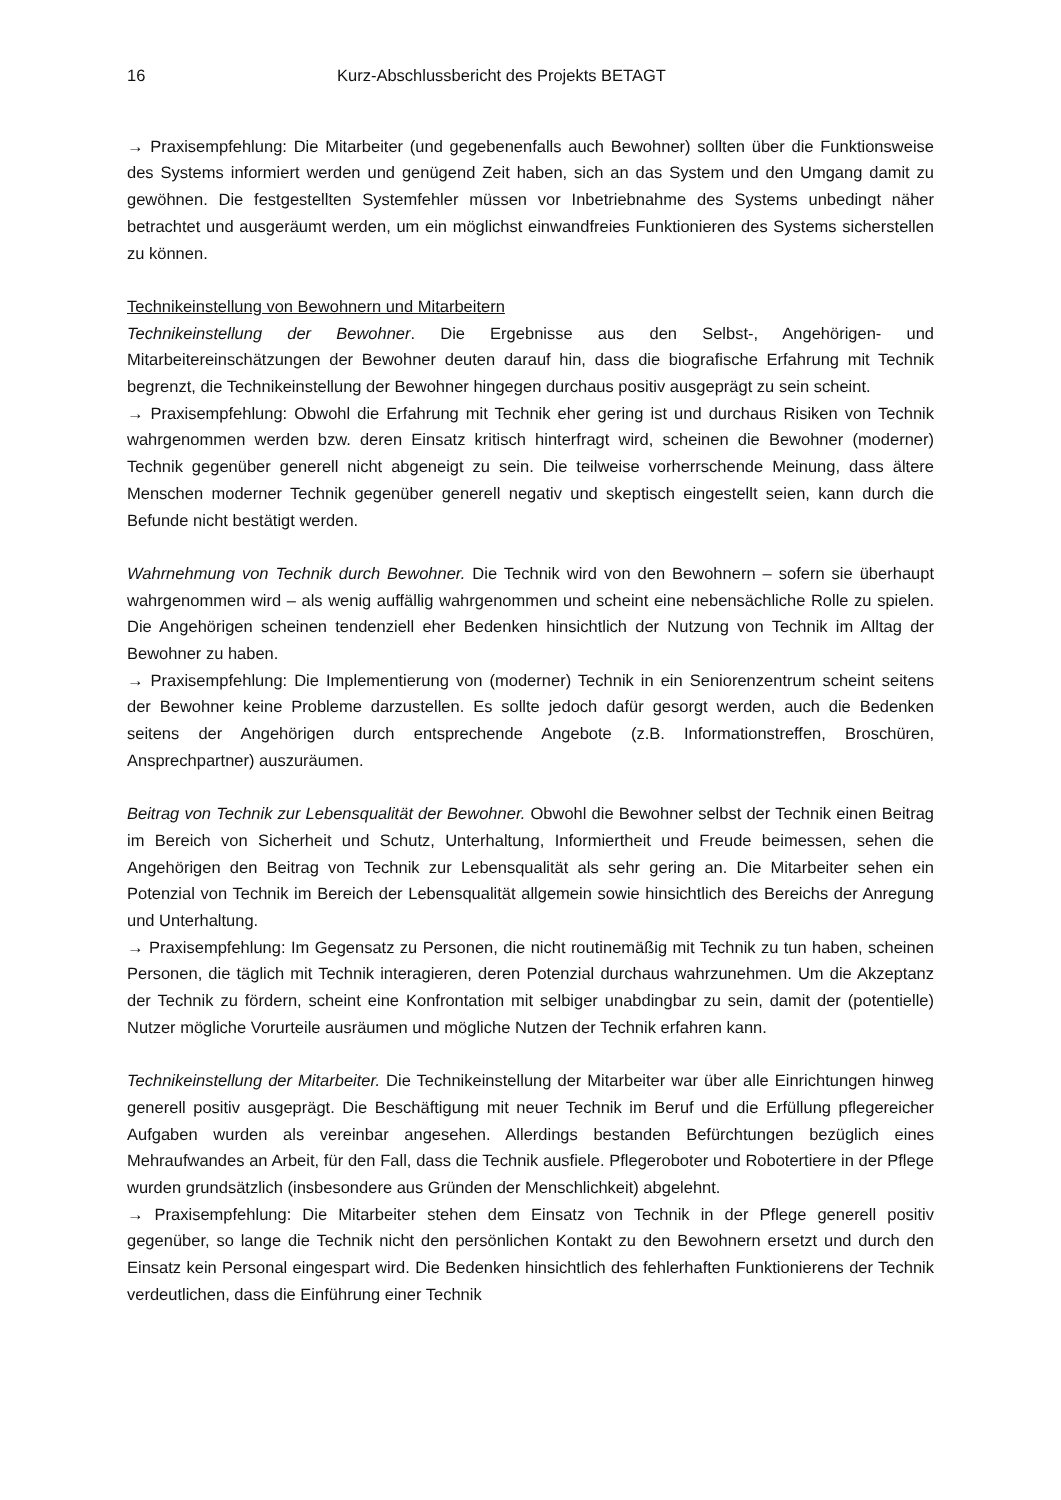16 Kurz-Abschlussbericht des Projekts BETAGT
→ Praxisempfehlung: Die Mitarbeiter (und gegebenenfalls auch Bewohner) sollten über die Funktionsweise des Systems informiert werden und genügend Zeit haben, sich an das System und den Umgang damit zu gewöhnen. Die festgestellten Systemfehler müssen vor Inbetriebnahme des Systems unbedingt näher betrachtet und ausgeräumt werden, um ein möglichst einwandfreies Funktionieren des Systems sicherstellen zu können.
Technikeinstellung von Bewohnern und Mitarbeitern
Technikeinstellung der Bewohner. Die Ergebnisse aus den Selbst-, Angehörigen- und Mitarbeitereinschätzungen der Bewohner deuten darauf hin, dass die biografische Erfahrung mit Technik begrenzt, die Technikeinstellung der Bewohner hingegen durchaus positiv ausgeprägt zu sein scheint.
→ Praxisempfehlung: Obwohl die Erfahrung mit Technik eher gering ist und durchaus Risiken von Technik wahrgenommen werden bzw. deren Einsatz kritisch hinterfragt wird, scheinen die Bewohner (moderner) Technik gegenüber generell nicht abgeneigt zu sein. Die teilweise vorherrschende Meinung, dass ältere Menschen moderner Technik gegenüber generell negativ und skeptisch eingestellt seien, kann durch die Befunde nicht bestätigt werden.
Wahrnehmung von Technik durch Bewohner. Die Technik wird von den Bewohnern – sofern sie überhaupt wahrgenommen wird – als wenig auffällig wahrgenommen und scheint eine nebensächliche Rolle zu spielen. Die Angehörigen scheinen tendenziell eher Bedenken hinsichtlich der Nutzung von Technik im Alltag der Bewohner zu haben.
→ Praxisempfehlung: Die Implementierung von (moderner) Technik in ein Seniorenzentrum scheint seitens der Bewohner keine Probleme darzustellen. Es sollte jedoch dafür gesorgt werden, auch die Bedenken seitens der Angehörigen durch entsprechende Angebote (z.B. Informationstreffen, Broschüren, Ansprechpartner) auszuräumen.
Beitrag von Technik zur Lebensqualität der Bewohner. Obwohl die Bewohner selbst der Technik einen Beitrag im Bereich von Sicherheit und Schutz, Unterhaltung, Informiertheit und Freude beimessen, sehen die Angehörigen den Beitrag von Technik zur Lebensqualität als sehr gering an. Die Mitarbeiter sehen ein Potenzial von Technik im Bereich der Lebensqualität allgemein sowie hinsichtlich des Bereichs der Anregung und Unterhaltung.
→ Praxisempfehlung: Im Gegensatz zu Personen, die nicht routinemäßig mit Technik zu tun haben, scheinen Personen, die täglich mit Technik interagieren, deren Potenzial durchaus wahrzunehmen. Um die Akzeptanz der Technik zu fördern, scheint eine Konfrontation mit selbiger unabdingbar zu sein, damit der (potentielle) Nutzer mögliche Vorurteile ausräumen und mögliche Nutzen der Technik erfahren kann.
Technikeinstellung der Mitarbeiter. Die Technikeinstellung der Mitarbeiter war über alle Einrichtungen hinweg generell positiv ausgeprägt. Die Beschäftigung mit neuer Technik im Beruf und die Erfüllung pflegereicher Aufgaben wurden als vereinbar angesehen. Allerdings bestanden Befürchtungen bezüglich eines Mehraufwandes an Arbeit, für den Fall, dass die Technik ausfiele. Pflegeroboter und Robotertiere in der Pflege wurden grundsätzlich (insbesondere aus Gründen der Menschlichkeit) abgelehnt.
→ Praxisempfehlung: Die Mitarbeiter stehen dem Einsatz von Technik in der Pflege generell positiv gegenüber, so lange die Technik nicht den persönlichen Kontakt zu den Bewohnern ersetzt und durch den Einsatz kein Personal eingespart wird. Die Bedenken hinsichtlich des fehlerhaften Funktionierens der Technik verdeutlichen, dass die Einführung einer Technik